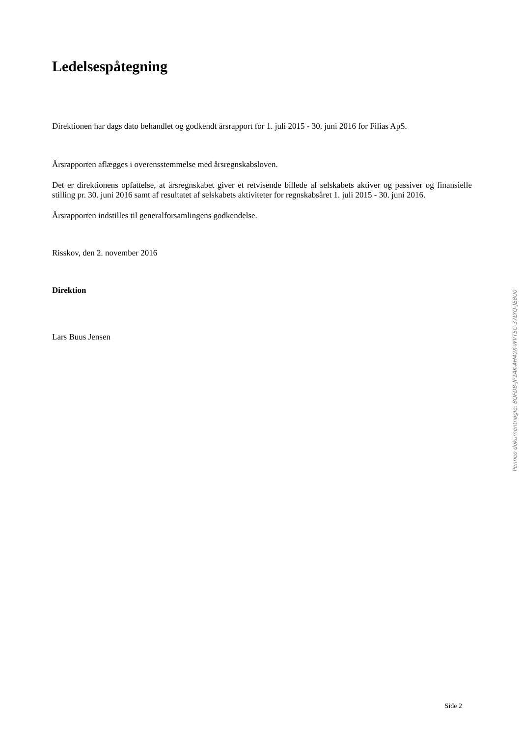Ledelsespåtegning
Direktionen har dags dato behandlet og godkendt årsrapport for 1. juli 2015 - 30. juni 2016 for Filias ApS.
Årsrapporten aflægges i overensstemmelse med årsregnskabsloven.
Det er direktionens opfattelse, at årsregnskabet giver et retvisende billede af selskabets aktiver og passiver og finansielle stilling pr. 30. juni 2016 samt af resultatet af selskabets aktiviteter for regnskabsåret 1. juli 2015 - 30. juni 2016.
Årsrapporten indstilles til generalforsamlingens godkendelse.
Risskov, den 2. november 2016
Direktion
Lars Buus Jensen
Penneo dokumentnøgle: BQFDB-JP1AK-AH40X-WVTSC-37LYQ-JE8U0
Side 2